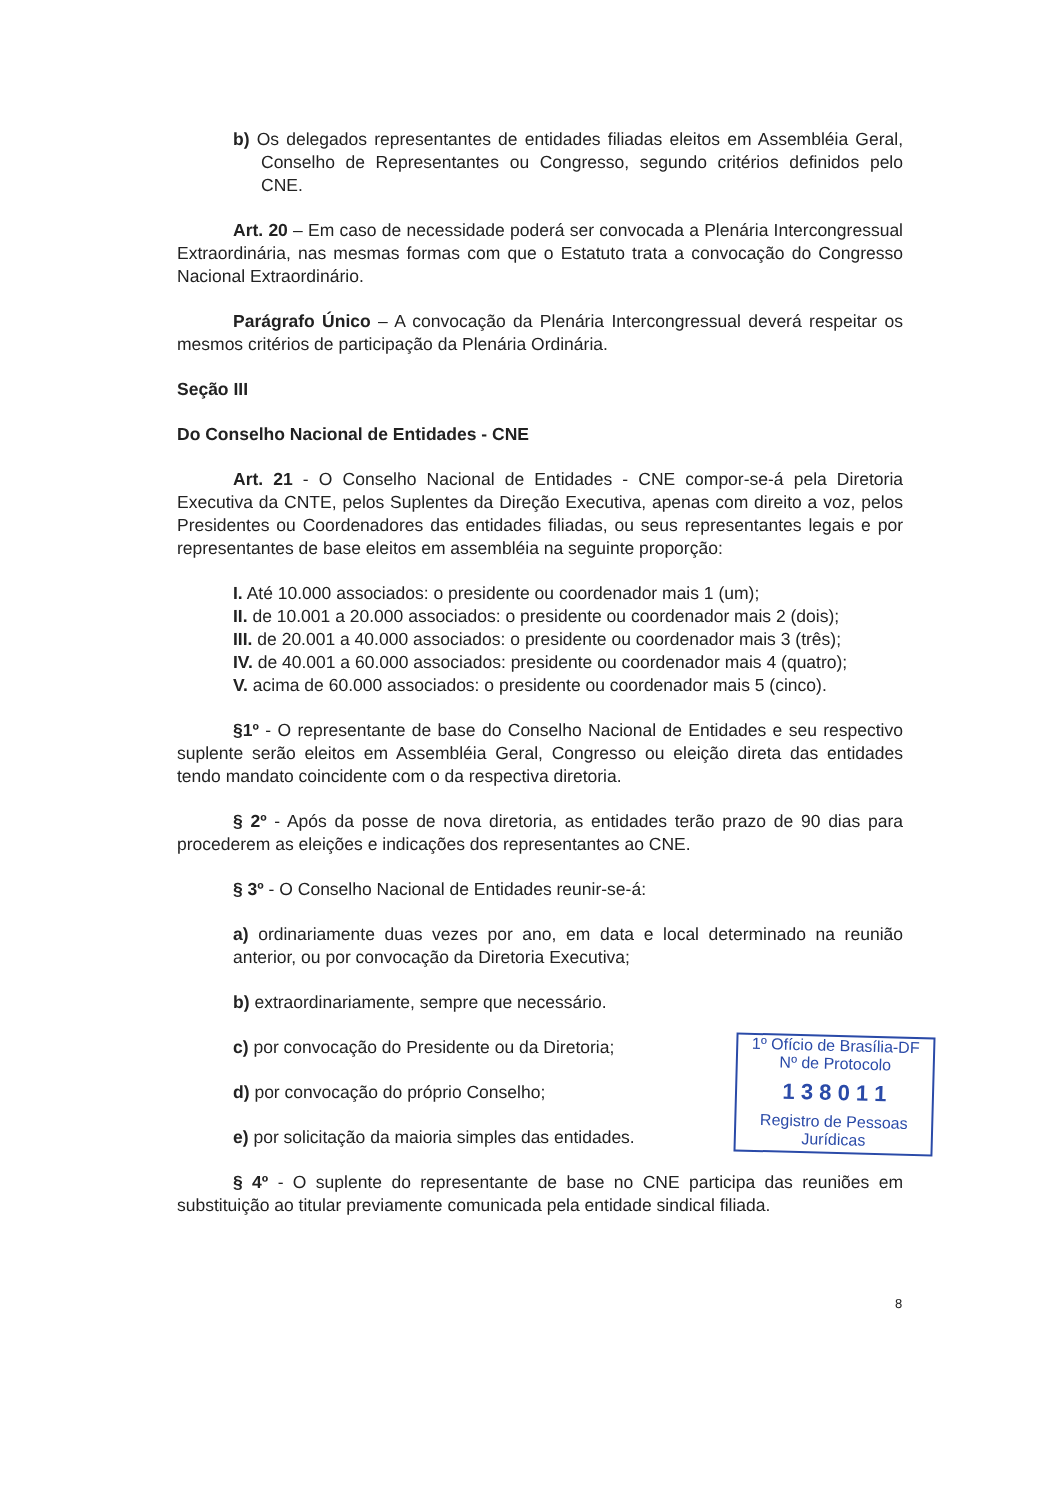b) Os delegados representantes de entidades filiadas eleitos em Assembléia Geral, Conselho de Representantes ou Congresso, segundo critérios definidos pelo CNE.
Art. 20 – Em caso de necessidade poderá ser convocada a Plenária Intercongressual Extraordinária, nas mesmas formas com que o Estatuto trata a convocação do Congresso Nacional Extraordinário.
Parágrafo Único – A convocação da Plenária Intercongressual deverá respeitar os mesmos critérios de participação da Plenária Ordinária.
Seção III
Do Conselho Nacional de Entidades - CNE
Art. 21 - O Conselho Nacional de Entidades - CNE compor-se-á pela Diretoria Executiva da CNTE, pelos Suplentes da Direção Executiva, apenas com direito a voz, pelos Presidentes ou Coordenadores das entidades filiadas, ou seus representantes legais e por representantes de base eleitos em assembléia na seguinte proporção:
I. Até 10.000 associados: o presidente ou coordenador mais 1 (um);
II. de 10.001 a 20.000 associados: o presidente ou coordenador mais 2 (dois);
III. de 20.001 a 40.000 associados: o presidente ou coordenador mais 3 (três);
IV. de 40.001 a 60.000 associados: presidente ou coordenador mais 4 (quatro);
V. acima de 60.000 associados: o presidente ou coordenador mais 5 (cinco).
§1º - O representante de base do Conselho Nacional de Entidades e seu respectivo suplente serão eleitos em Assembléia Geral, Congresso ou eleição direta das entidades tendo mandato coincidente com o da respectiva diretoria.
§ 2º - Após da posse de nova diretoria, as entidades terão prazo de 90 dias para procederem as eleições e indicações dos representantes ao CNE.
§ 3º - O Conselho Nacional de Entidades reunir-se-á:
a) ordinariamente duas vezes por ano, em data e local determinado na reunião anterior, ou por convocação da Diretoria Executiva;
b) extraordinariamente, sempre que necessário.
c) por convocação do Presidente ou da Diretoria;
d) por convocação do próprio Conselho;
e) por solicitação da maioria simples das entidades.
§ 4º - O suplente do representante de base no CNE participa das reuniões em substituição ao titular previamente comunicada pela entidade sindical filiada.
1º Ofício de Brasília-DF
Nº de Protocolo
1 3 8 0 1 1
Registro de Pessoas Jurídicas
8